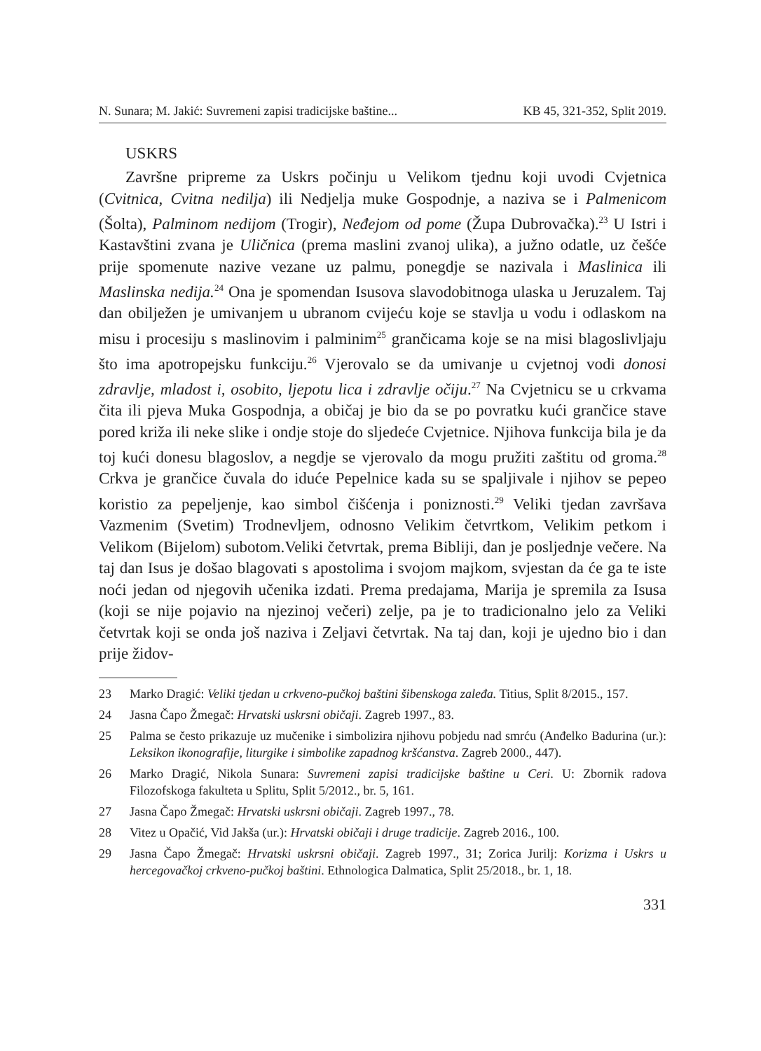N. Sunara; M. Jakić: Suvremeni zapisi tradicijske baštine... KB 45, 321-352, Split 2019.
USKRS
Završne pripreme za Uskrs počinju u Velikom tjednu koji uvodi Cvjetnica (Cvitnica, Cvitna nedilja) ili Nedjelja muke Gospodnje, a naziva se i Palmenicom (Šolta), Palminom nedijom (Trogir), Neđejom od pome (Župa Dubrovačka).<sup>23</sup> U Istri i Kastavštini zvana je Uličnica (prema maslini zvanoj ulika), a južno odatle, uz češće prije spomenute nazive vezane uz palmu, ponegdje se nazivala i Maslinica ili Maslinska nedija.<sup>24</sup> Ona je spomendan Isusova slavodobitnoga ulaska u Jeruzalem. Taj dan obilježen je umivanjem u ubranom cvijeću koje se stavlja u vodu i odlaskom na misu i procesiju s maslinovim i palminim<sup>25</sup> grančicama koje se na misi blagoslivljaju što ima apotropejsku funkciju.<sup>26</sup> Vjerovalo se da umivanje u cvjetnoj vodi donosi zdravlje, mladost i, osobito, ljepotu lica i zdravlje očiju.<sup>27</sup> Na Cvjetnicu se u crkvama čita ili pjeva Muka Gospodnja, a običaj je bio da se po povratku kući grančice stave pored križa ili neke slike i ondje stoje do sljedeće Cvjetnice. Njihova funkcija bila je da toj kući donesu blagoslov, a negdje se vjerovalo da mogu pružiti zaštitu od groma.<sup>28</sup> Crkva je grančice čuvala do iduće Pepelnice kada su se spaljivale i njihov se pepeo koristio za pepeljenje, kao simbol čišćenja i poniznosti.<sup>29</sup> Veliki tjedan završava Vazmenim (Svetim) Trodnevljem, odnosno Velikim četvrtkom, Velikim petkom i Velikom (Bijelom) subotom.Veliki četvrtak, prema Bibliji, dan je posljednje večere. Na taj dan Isus je došao blagovati s apostolima i svojom majkom, svjestan da će ga te iste noći jedan od njegovih učenika izdati. Prema predajama, Marija je spremila za Isusa (koji se nije pojavio na njezinoj večeri) zelje, pa je to tradicionalno jelo za Veliki četvrtak koji se onda još naziva i Zeljavi četvrtak. Na taj dan, koji je ujedno bio i dan prije židov-
23 Marko Dragić: Veliki tjedan u crkveno-pučkoj baštini šibenskoga zaleđa. Titius, Split 8/2015., 157.
24 Jasna Čapo Žmegač: Hrvatski uskrsni običaji. Zagreb 1997., 83.
25 Palma se često prikazuje uz mučenike i simbolizira njihovu pobjedu nad smrću (Anđelko Badurina (ur.): Leksikon ikonografije, liturgike i simbolike zapadnog kršćanstva. Zagreb 2000., 447).
26 Marko Dragić, Nikola Sunara: Suvremeni zapisi tradicijske baštine u Ceri. U: Zbornik radova Filozofskoga fakulteta u Splitu, Split 5/2012., br. 5, 161.
27 Jasna Čapo Žmegač: Hrvatski uskrsni običaji. Zagreb 1997., 78.
28 Vitez u Opačić, Vid Jakša (ur.): Hrvatski običaji i druge tradicije. Zagreb 2016., 100.
29 Jasna Čapo Žmegač: Hrvatski uskrsni običaji. Zagreb 1997., 31; Zorica Jurilj: Korizma i Uskrs u hercegovačkoj crkveno-pučkoj baštini. Ethnologica Dalmatica, Split 25/2018., br. 1, 18.
331